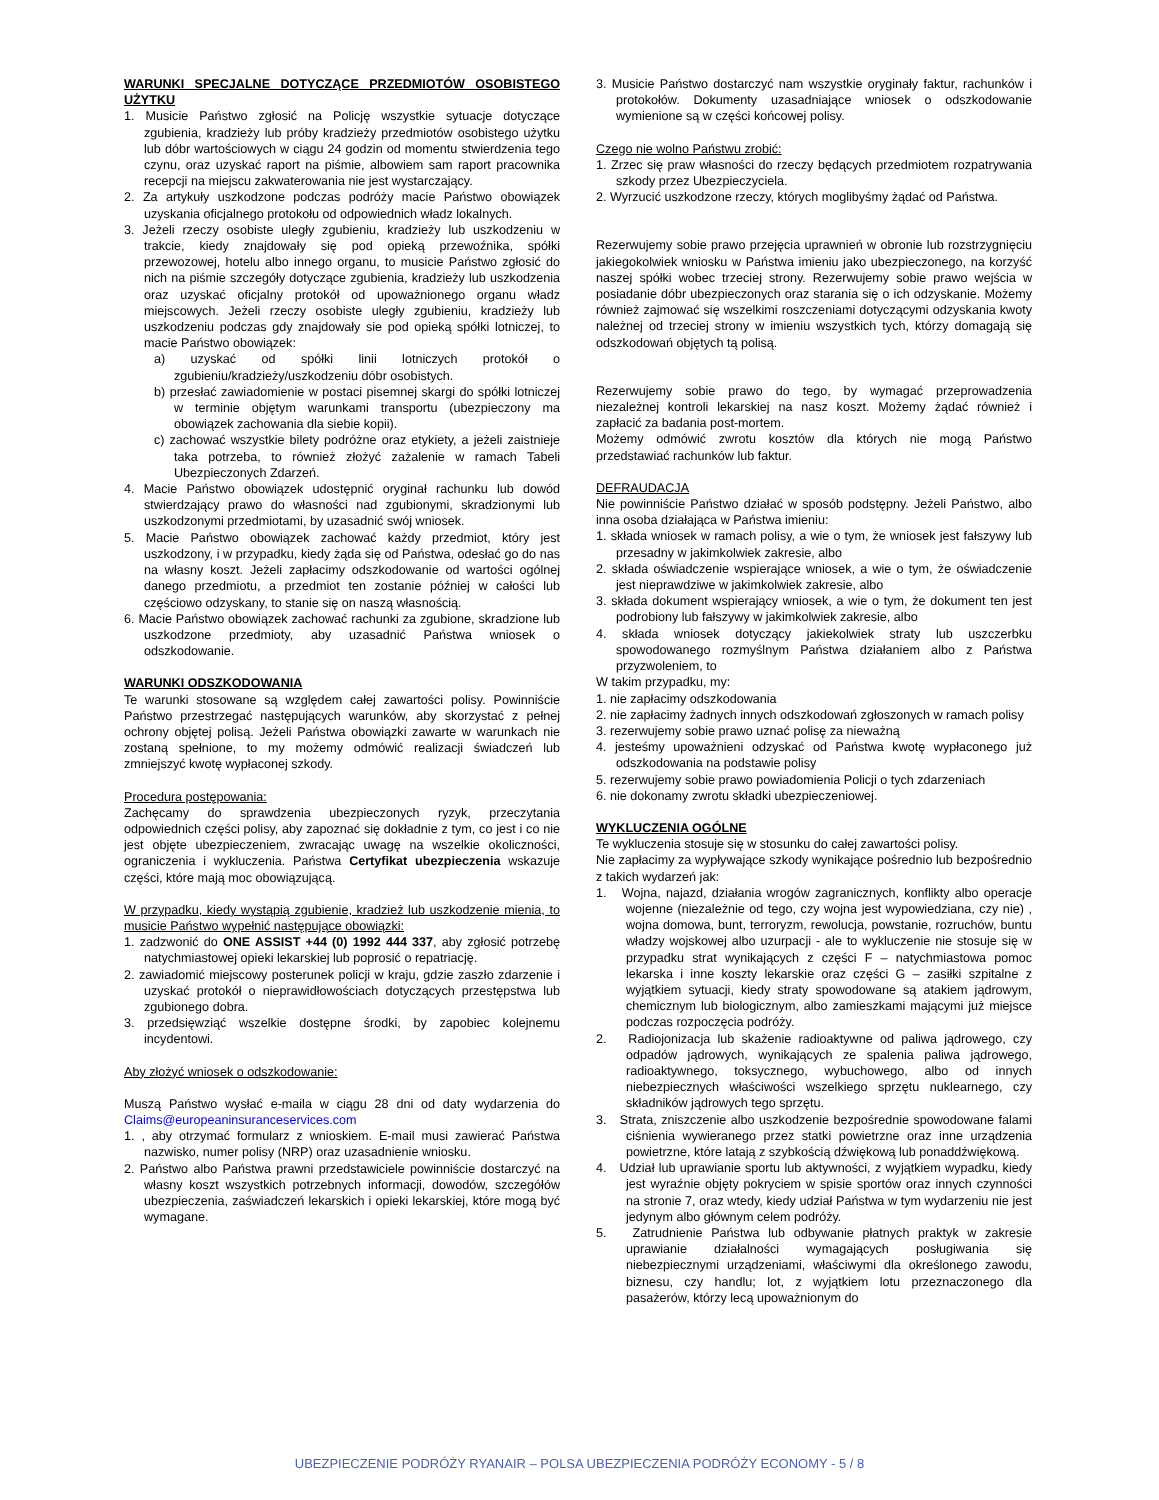WARUNKI SPECJALNE DOTYCZĄCE PRZEDMIOTÓW OSOBISTEGO UŻYTKU
1. Musicie Państwo zgłosić na Policję wszystkie sytuacje dotyczące zgubienia, kradzieży lub próby kradzieży przedmiotów osobistego użytku lub dóbr wartościowych w ciągu 24 godzin od momentu stwierdzenia tego czynu, oraz uzyskać raport na piśmie, albowiem sam raport pracownika recepcji na miejscu zakwaterowania nie jest wystarczający.
2. Za artykuły uszkodzone podczas podróży macie Państwo obowiązek uzyskania oficjalnego protokołu od odpowiednich władz lokalnych.
3. Jeżeli rzeczy osobiste uległy zgubieniu, kradzieży lub uszkodzeniu w trakcie, kiedy znajdowały się pod opieką przewoźnika, spółki przewozowej, hotelu albo innego organu, to musicie Państwo zgłosić do nich na piśmie szczegóły dotyczące zgubienia, kradzieży lub uszkodzenia oraz uzyskać oficjalny protokół od upoważnionego organu władz miejscowych. Jeżeli rzeczy osobiste uległy zgubieniu, kradzieży lub uszkodzeniu podczas gdy znajdowały sie pod opieką spółki lotniczej, to macie Państwo obowiązek:
a) uzyskać od spółki linii lotniczych protokół o zgubieniu/kradzieży/uszkodzeniu dóbr osobistych.
b) przesłać zawiadomienie w postaci pisemnej skargi do spółki lotniczej w terminie objętym warunkami transportu (ubezpieczony ma obowiązek zachowania dla siebie kopii).
c) zachować wszystkie bilety podróżne oraz etykiety, a jeżeli zaistnieje taka potrzeba, to również złożyć zażalenie w ramach Tabeli Ubezpieczonych Zdarzeń.
4. Macie Państwo obowiązek udostępnić oryginał rachunku lub dowód stwierdzający prawo do własności nad zgubionymi, skradzionymi lub uszkodzonymi przedmiotami, by uzasadnić swój wniosek.
5. Macie Państwo obowiązek zachować każdy przedmiot, który jest uszkodzony, i w przypadku, kiedy żąda się od Państwa, odesłać go do nas na własny koszt. Jeżeli zapłacimy odszkodowanie od wartości ogólnej danego przedmiotu, a przedmiot ten zostanie później w całości lub częściowo odzyskany, to stanie się on naszą własnością.
6. Macie Państwo obowiązek zachować rachunki za zgubione, skradzione lub uszkodzone przedmioty, aby uzasadnić Państwa wniosek o odszkodowanie.
WARUNKI ODSZKODOWANIA
Te warunki stosowane są względem całej zawartości polisy. Powinniście Państwo przestrzegać następujących warunków, aby skorzystać z pełnej ochrony objętej polisą. Jeżeli Państwa obowiązki zawarte w warunkach nie zostaną spełnione, to my możemy odmówić realizacji świadczeń lub zmniejszyć kwotę wypłaconej szkody.
Procedura postępowania:
Zachęcamy do sprawdzenia ubezpieczonych ryzyk, przeczytania odpowiednich części polisy, aby zapoznać się dokładnie z tym, co jest i co nie jest objęte ubezpieczeniem, zwracając uwagę na wszelkie okoliczności, ograniczenia i wykluczenia. Państwa Certyfikat ubezpieczenia wskazuje części, które mają moc obowiązującą.
W przypadku, kiedy wystąpią zgubienie, kradzież lub uszkodzenie mienia, to musicie Państwo wypełnić następujące obowiązki:
1. zadzwonić do ONE ASSIST +44 (0) 1992 444 337, aby zgłosić potrzebę natychmiastowej opieki lekarskiej lub poprosić o repatriację.
2. zawiadomić miejscowy posterunek policji w kraju, gdzie zaszło zdarzenie i uzyskać protokół o nieprawidłowościach dotyczących przestępstwa lub zgubionego dobra.
3. przedsięwziąć wszelkie dostępne środki, by zapobiec kolejnemu incydentowi.
Aby złożyć wniosek o odszkodowanie:
Muszą Państwo wysłać e-maila w ciągu 28 dni od daty wydarzenia do Claims@europeaninsuranceservices.com
1. , aby otrzymać formularz z wnioskiem. E-mail musi zawierać Państwa nazwisko, numer polisy (NRP) oraz uzasadnienie wniosku.
2. Państwo albo Państwa prawni przedstawiciele powinniście dostarczyć na własny koszt wszystkich potrzebnych informacji, dowodów, szczegółów ubezpieczenia, zaświadczeń lekarskich i opieki lekarskiej, które mogą być wymagane.
3. Musicie Państwo dostarczyć nam wszystkie oryginały faktur, rachunków i protokołów. Dokumenty uzasadniające wniosek o odszkodowanie wymienione są w części końcowej polisy.
Czego nie wolno Państwu zrobić:
1. Zrzec się praw własności do rzeczy będących przedmiotem rozpatrywania szkody przez Ubezpieczyciela.
2. Wyrzucić uszkodzone rzeczy, których moglibyśmy żądać od Państwa.
Rezerwujemy sobie prawo przejęcia uprawnień w obronie lub rozstrzygnięciu jakiegokolwiek wniosku w Państwa imieniu jako ubezpieczonego, na korzyść naszej spółki wobec trzeciej strony. Rezerwujemy sobie prawo wejścia w posiadanie dóbr ubezpieczonych oraz starania się o ich odzyskanie. Możemy również zajmować się wszelkimi roszczeniami dotyczącymi odzyskania kwoty należnej od trzeciej strony w imieniu wszystkich tych, którzy domagają się odszkodowań objętych tą polisą.
Rezerwujemy sobie prawo do tego, by wymagać przeprowadzenia niezależnej kontroli lekarskiej na nasz koszt. Możemy żądać również i zapłacić za badania post-mortem.
Możemy odmówić zwrotu kosztów dla których nie mogą Państwo przedstawiać rachunków lub faktur.
DEFRAUDACJA
Nie powinniście Państwo działać w sposób podstępny. Jeżeli Państwo, albo inna osoba działająca w Państwa imieniu:
1. składa wniosek w ramach polisy, a wie o tym, że wniosek jest fałszywy lub przesadny w jakimkolwiek zakresie, albo
2. składa oświadczenie wspierające wniosek, a wie o tym, że oświadczenie jest nieprawdziwe w jakimkolwiek zakresie, albo
3. składa dokument wspierający wniosek, a wie o tym, że dokument ten jest podrobiony lub fałszywy w jakimkolwiek zakresie, albo
4. składa wniosek dotyczący jakiekolwiek straty lub uszczerbku spowodowanego rozmyślnym Państwa działaniem albo z Państwa przyzwoleniem, to
W takim przypadku, my:
1. nie zapłacimy odszkodowania
2. nie zapłacimy żadnych innych odszkodowań zgłoszonych w ramach polisy
3. rezerwujemy sobie prawo uznać polisę za nieważną
4. jesteśmy upoważnieni odzyskać od Państwa kwotę wypłaconego już odszkodowania na podstawie polisy
5. rezerwujemy sobie prawo powiadomienia Policji o tych zdarzeniach
6. nie dokonamy zwrotu składki ubezpieczeniowej.
WYKLUCZENIA OGÓLNE
Te wykluczenia stosuje się w stosunku do całej zawartości polisy.
Nie zapłacimy za wypływające szkody wynikające pośrednio lub bezpośrednio z takich wydarzeń jak:
1. Wojna, najazd, działania wrogów zagranicznych, konflikty albo operacje wojenne (niezależnie od tego, czy wojna jest wypowiedziana, czy nie) , wojna domowa, bunt, terroryzm, rewolucja, powstanie, rozruchów, buntu władzy wojskowej albo uzurpacji - ale to wykluczenie nie stosuje się w przypadku strat wynikających z części F – natychmiastowa pomoc lekarska i inne koszty lekarskie oraz części G – zasiłki szpitalne z wyjątkiem sytuacji, kiedy straty spowodowane są atakiem jądrowym, chemicznym lub biologicznym, albo zamieszkami mającymi już miejsce podczas rozpoczęcia podróży.
2. Radiojonizacja lub skażenie radioaktywne od paliwa jądrowego, czy odpadów jądrowych, wynikających ze spalenia paliwa jądrowego, radioaktywnego, toksycznego, wybuchowego, albo od innych niebezpiecznych właściwości wszelkiego sprzętu nuklearnego, czy składników jądrowych tego sprzętu.
3. Strata, zniszczenie albo uszkodzenie bezpośrednie spowodowane falami ciśnienia wywieranego przez statki powietrzne oraz inne urządzenia powietrzne, które latają z szybkością dźwiękową lub ponaddźwiękową.
4. Udział lub uprawianie sportu lub aktywności, z wyjątkiem wypadku, kiedy jest wyraźnie objęty pokryciem w spisie sportów oraz innych czynności na stronie 7, oraz wtedy, kiedy udział Państwa w tym wydarzeniu nie jest jedynym albo głównym celem podróży.
5. Zatrudnienie Państwa lub odbywanie płatnych praktyk w zakresie uprawianie działalności wymagających posługiwania się niebezpiecznymi urządzeniami, właściwymi dla określonego zawodu, biznesu, czy handlu; lot, z wyjątkiem lotu przeznaczonego dla pasażerów, którzy lecą upoważnionym do
UBEZPIECZENIE PODRÓŻY RYANAIR – POLSA UBEZPIECZENIA PODRÓŻY ECONOMY - 5 / 8